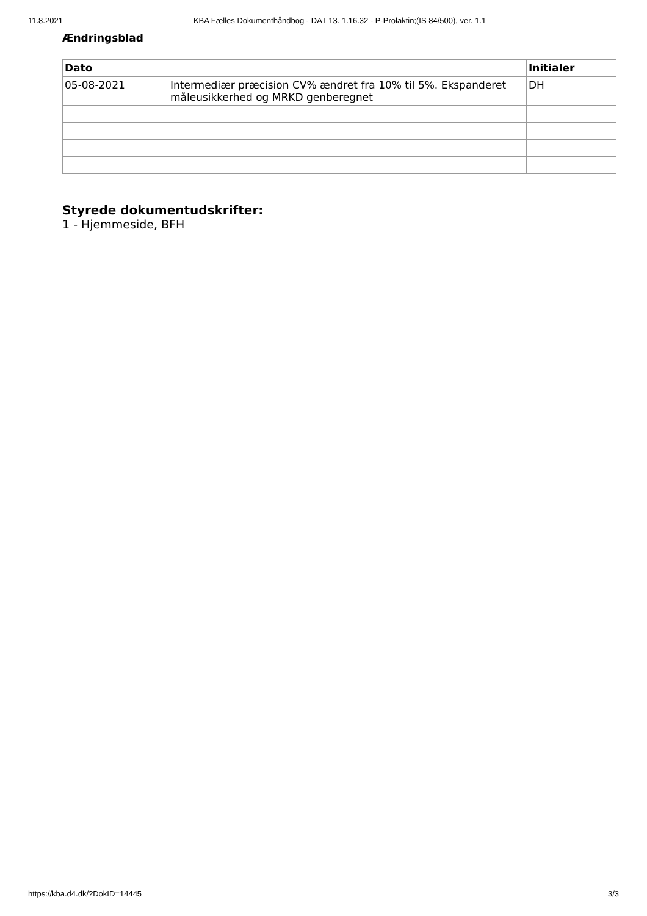11.8.2021 KBA Fælles Dokumenthåndbog - DAT 13. 1.16.32 - P-Prolaktin;(IS 84/500), ver. 1.1
Ændringsblad
| Dato | | Initialer |
| --- | --- | --- |
| 05-08-2021 | Intermediær præcision CV% ændret fra 10% til 5%. Ekspanderet måleusikkerhed og MRKD genberegnet | DH |
Styrede dokumentudskrifter:
1 - Hjemmeside, BFH
https://kba.d4.dk/?DokID=14445 3/3